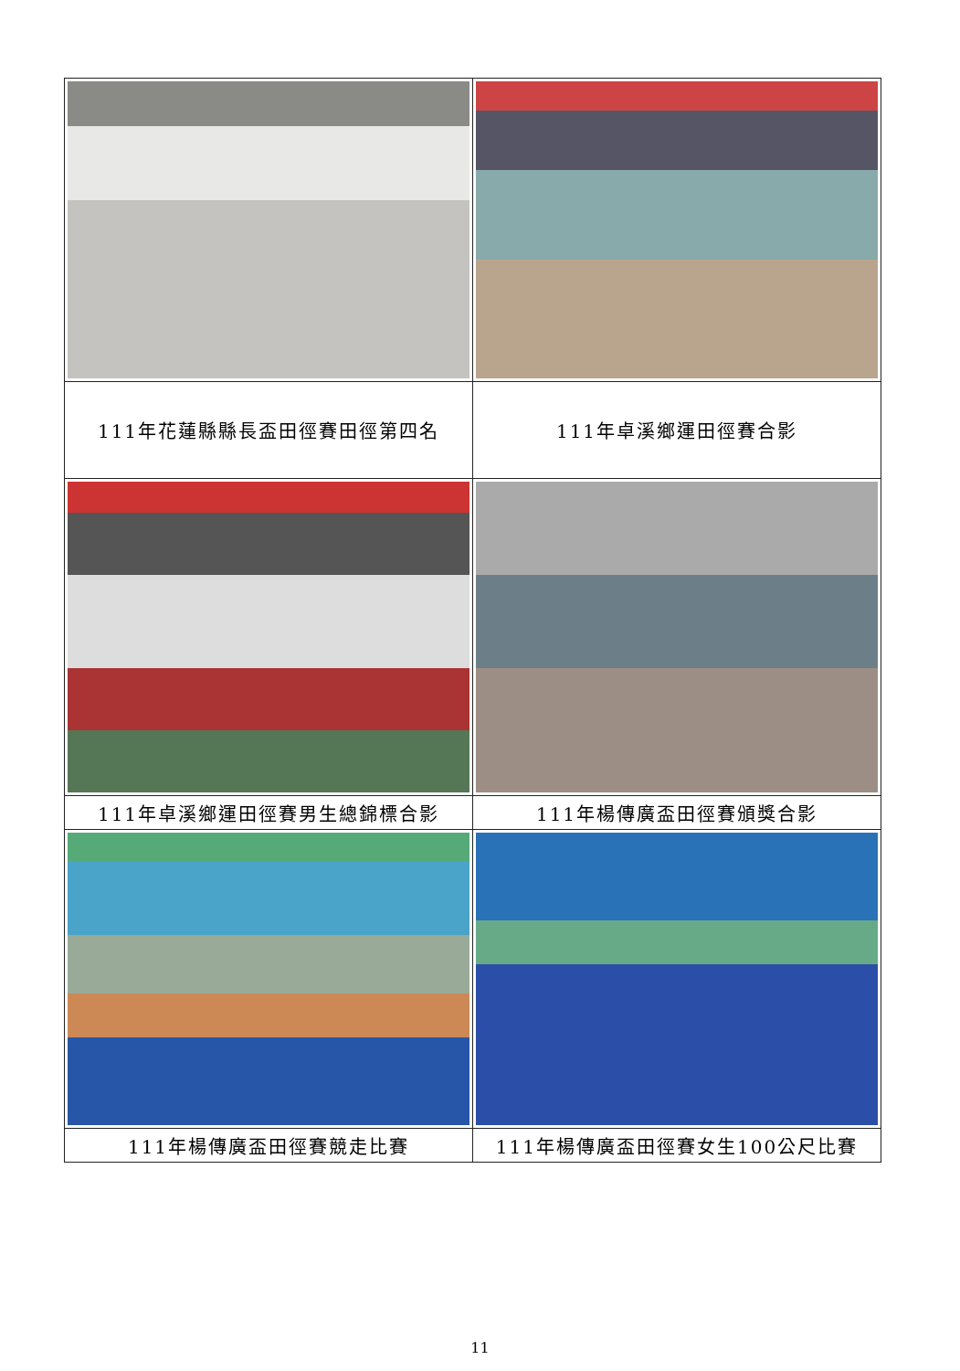| 111年花蓮縣縣長盃田徑賽田徑第四名 | 111年卓溪鄉運田徑賽合影 |
| 111年卓溪鄉運田徑賽男生總錦標合影 | 111年楊傳廣盃田徑賽頒獎合影 |
| 111年楊傳廣盃田徑賽競走比賽 | 111年楊傳廣盃田徑賽女生100公尺比賽 |
11